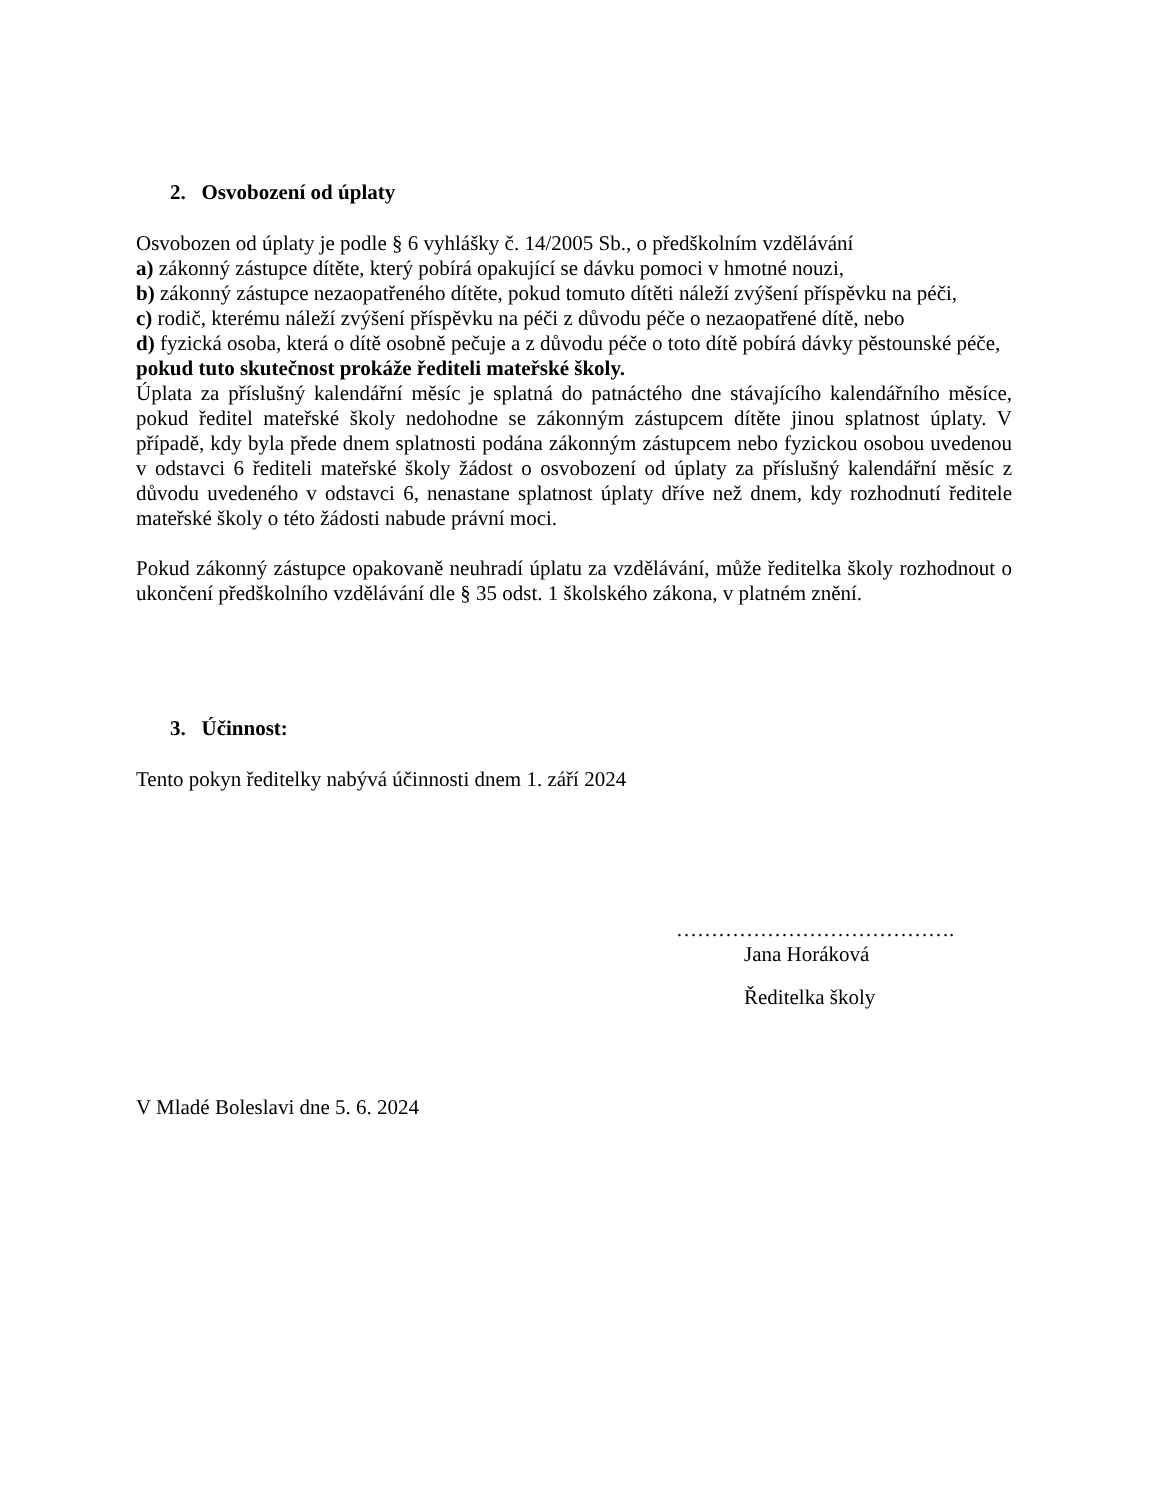2. Osvobození od úplaty
Osvobozen od úplaty je podle § 6 vyhlášky č. 14/2005 Sb., o předškolním vzdělávání
a) zákonný zástupce dítěte, který pobírá opakující se dávku pomoci v hmotné nouzi,
b) zákonný zástupce nezaopatřeného dítěte, pokud tomuto dítěti náleží zvýšení příspěvku na péči,
c) rodič, kterému náleží zvýšení příspěvku na péči z důvodu péče o nezaopatřené dítě, nebo
d) fyzická osoba, která o dítě osobně pečuje a z důvodu péče o toto dítě pobírá dávky pěstounské péče,
pokud tuto skutečnost prokáže řediteli mateřské školy.
Úplata za příslušný kalendářní měsíc je splatná do patnáctého dne stávajícího kalendářního měsíce, pokud ředitel mateřské školy nedohodne se zákonným zástupcem dítěte jinou splatnost úplaty. V případě, kdy byla přede dnem splatnosti podána zákonným zástupcem nebo fyzickou osobou uvedenou v odstavci 6 řediteli mateřské školy žádost o osvobození od úplaty za příslušný kalendářní měsíc z důvodu uvedeného v odstavci 6, nenastane splatnost úplaty dříve než dnem, kdy rozhodnutí ředitele mateřské školy o této žádosti nabude právní moci.
Pokud zákonný zástupce opakovaně neuhradí úplatu za vzdělávání, může ředitelka školy rozhodnout o ukončení předškolního vzdělávání dle § 35 odst. 1 školského zákona, v platném znění.
3. Účinnost:
Tento pokyn ředitelky nabývá účinnosti dnem 1. září 2024
………………………………….
Jana Horáková
Ředitelka školy
V Mladé Boleslavi dne 5. 6. 2024